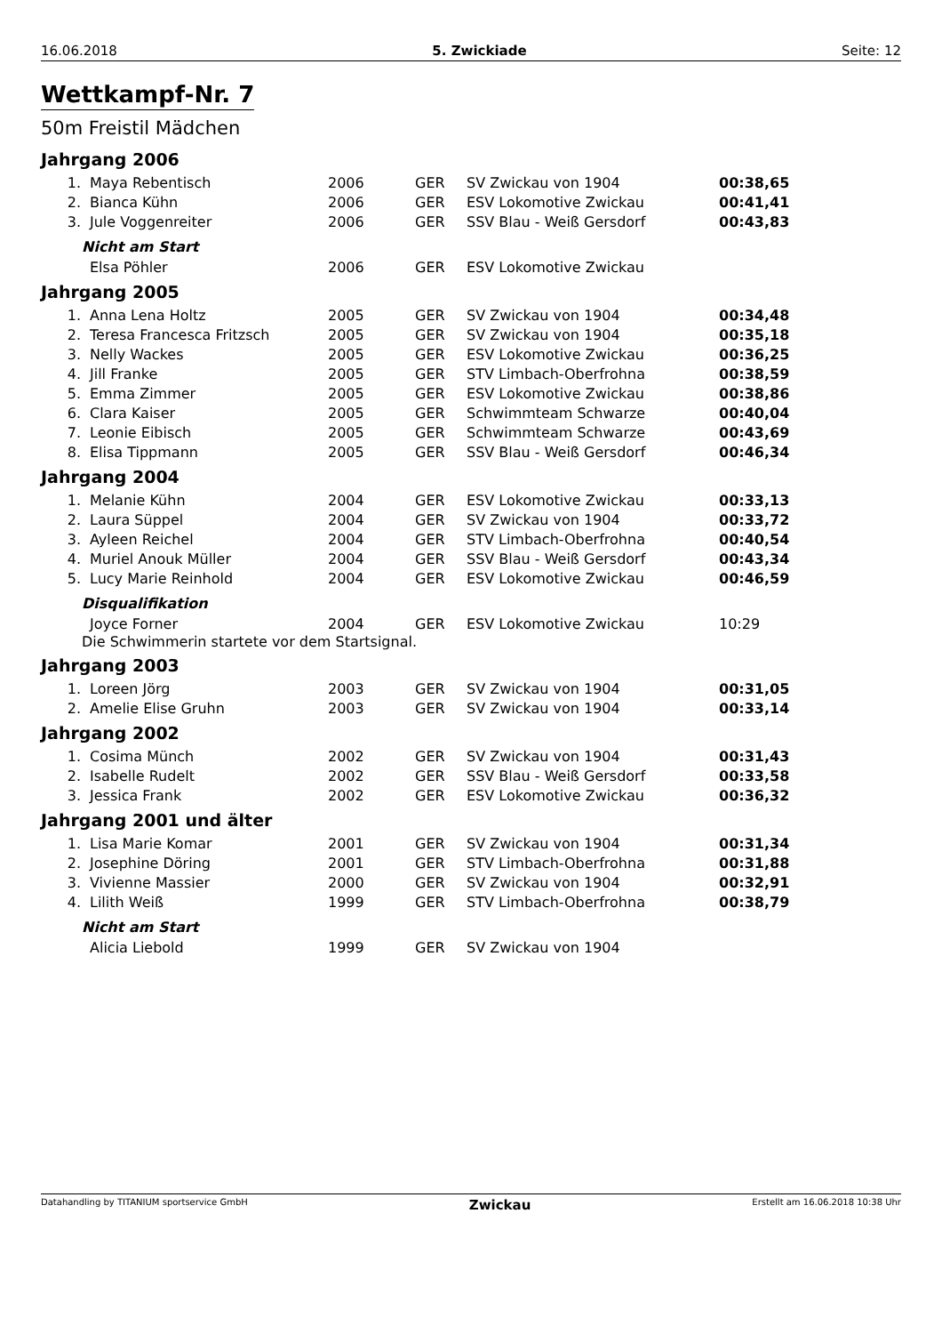16.06.2018 5. Zwickiade Seite: 12
Wettkampf-Nr. 7
50m Freistil Mädchen
Jahrgang 2006
| 1. | Maya Rebentisch | 2006 | GER | SV Zwickau von 1904 | 00:38,65 |
| 2. | Bianca Kühn | 2006 | GER | ESV Lokomotive Zwickau | 00:41,41 |
| 3. | Jule Voggenreiter | 2006 | GER | SSV Blau - Weiß Gersdorf | 00:43,83 |
Nicht am Start
| | Elsa Pöhler | 2006 | GER | ESV Lokomotive Zwickau | |
Jahrgang 2005
| 1. | Anna Lena Holtz | 2005 | GER | SV Zwickau von 1904 | 00:34,48 |
| 2. | Teresa Francesca Fritzsch | 2005 | GER | SV Zwickau von 1904 | 00:35,18 |
| 3. | Nelly Wackes | 2005 | GER | ESV Lokomotive Zwickau | 00:36,25 |
| 4. | Jill Franke | 2005 | GER | STV Limbach-Oberfrohna | 00:38,59 |
| 5. | Emma Zimmer | 2005 | GER | ESV Lokomotive Zwickau | 00:38,86 |
| 6. | Clara Kaiser | 2005 | GER | Schwimmteam Schwarze | 00:40,04 |
| 7. | Leonie Eibisch | 2005 | GER | Schwimmteam Schwarze | 00:43,69 |
| 8. | Elisa Tippmann | 2005 | GER | SSV Blau - Weiß Gersdorf | 00:46,34 |
Jahrgang 2004
| 1. | Melanie Kühn | 2004 | GER | ESV Lokomotive Zwickau | 00:33,13 |
| 2. | Laura Süppel | 2004 | GER | SV Zwickau von 1904 | 00:33,72 |
| 3. | Ayleen Reichel | 2004 | GER | STV Limbach-Oberfrohna | 00:40,54 |
| 4. | Muriel Anouk Müller | 2004 | GER | SSV Blau - Weiß Gersdorf | 00:43,34 |
| 5. | Lucy Marie Reinhold | 2004 | GER | ESV Lokomotive Zwickau | 00:46,59 |
Disqualifikation
| | Joyce Forner | 2004 | GER | ESV Lokomotive Zwickau | 10:29 |
Die Schwimmerin startete vor dem Startsignal.
Jahrgang 2003
| 1. | Loreen Jörg | 2003 | GER | SV Zwickau von 1904 | 00:31,05 |
| 2. | Amelie Elise Gruhn | 2003 | GER | SV Zwickau von 1904 | 00:33,14 |
Jahrgang 2002
| 1. | Cosima Münch | 2002 | GER | SV Zwickau von 1904 | 00:31,43 |
| 2. | Isabelle Rudelt | 2002 | GER | SSV Blau - Weiß Gersdorf | 00:33,58 |
| 3. | Jessica Frank | 2002 | GER | ESV Lokomotive Zwickau | 00:36,32 |
Jahrgang 2001 und älter
| 1. | Lisa Marie Komar | 2001 | GER | SV Zwickau von 1904 | 00:31,34 |
| 2. | Josephine Döring | 2001 | GER | STV Limbach-Oberfrohna | 00:31,88 |
| 3. | Vivienne Massier | 2000 | GER | SV Zwickau von 1904 | 00:32,91 |
| 4. | Lilith Weiß | 1999 | GER | STV Limbach-Oberfrohna | 00:38,79 |
Nicht am Start
| | Alicia Liebold | 1999 | GER | SV Zwickau von 1904 | |
Datahandling by TITANIUM sportservice GmbH Zwickau Erstellt am 16.06.2018 10:38 Uhr